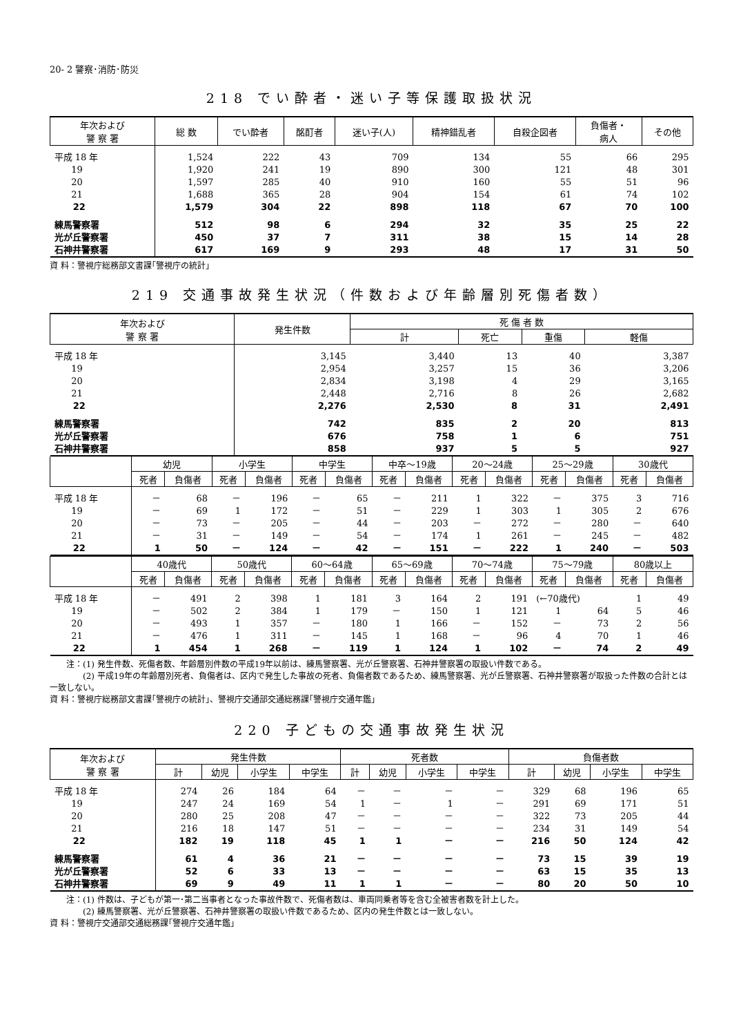20- 2 警察･消防･防災
218 でい酔者・迷い子等保護取扱状況
| 年次および 警 察 署 | 総 数 | でい酔者 | 酩酊者 | 迷い子(人) | 精神錯乱者 | 自殺企図者 | 負傷者・ 病人 | その他 |
| --- | --- | --- | --- | --- | --- | --- | --- | --- |
| 平成 18 年 | 1,524 | 222 | 43 | 709 | 134 | 55 | 66 | 295 |
| 19 | 1,920 | 241 | 19 | 890 | 300 | 121 | 48 | 301 |
| 20 | 1,597 | 285 | 40 | 910 | 160 | 55 | 51 | 96 |
| 21 | 1,688 | 365 | 28 | 904 | 154 | 61 | 74 | 102 |
| 22 | 1,579 | 304 | 22 | 898 | 118 | 67 | 70 | 100 |
| 練馬警察署 | 512 | 98 | 6 | 294 | 32 | 35 | 25 | 22 |
| 光が丘警察署 | 450 | 37 | 7 | 311 | 38 | 15 | 14 | 28 |
| 石神井警察署 | 617 | 169 | 9 | 293 | 48 | 17 | 31 | 50 |
資 料：警視庁総務部文書課｢警視庁の統計｣
219 交通事故発生状況（件数および年齢層別死傷者数）
| 年次および 警 察 署 | 発生件数 | 死 傷 者 数 | | | |
| --- | --- | --- | --- | --- | --- |
| | | 計 | 死亡 | 重傷 | 軽傷 |
| 平成 18 年 | 3,145 | 3,440 | 13 | 40 | 3,387 |
| 19 | 2,954 | 3,257 | 15 | 36 | 3,206 |
| 20 | 2,834 | 3,198 | 4 | 29 | 3,165 |
| 21 | 2,448 | 2,716 | 8 | 26 | 2,682 |
| 22 | 2,276 | 2,530 | 8 | 31 | 2,491 |
| 練馬警察署 | 742 | 835 | 2 | 20 | 813 |
| 光が丘警察署 | 676 | 758 | 1 | 6 | 751 |
| 石神井警察署 | 858 | 937 | 5 | 5 | 927 |
| | 幼児 | | 小学生 | | 中学生 | | 中卒～19歳 | | 20～24歳 | | 25～29歳 | | 30歳代 | |
| --- | --- | --- | --- | --- | --- | --- | --- | --- | --- | --- | --- | --- | --- | --- |
| | 死者 | 負傷者 | 死者 | 負傷者 | 死者 | 負傷者 | 死者 | 負傷者 | 死者 | 負傷者 | 死者 | 負傷者 | 死者 | 負傷者 |
| 平成 18 年 | － | 68 | － | 196 | － | 65 | － | 211 | 1 | 322 | － | 375 | 3 | 716 |
| 19 | － | 69 | 1 | 172 | － | 51 | － | 229 | 1 | 303 | 1 | 305 | 2 | 676 |
| 20 | － | 73 | － | 205 | － | 44 | － | 203 | － | 272 | － | 280 | － | 640 |
| 21 | － | 31 | － | 149 | － | 54 | － | 174 | 1 | 261 | － | 245 | － | 482 |
| 22 | 1 | 50 | － | 124 | － | 42 | － | 151 | － | 222 | 1 | 240 | － | 503 |
| | 40歳代 | | 50歳代 | | 60～64歳 | | 65～69歳 | | 70～74歳 | | 75～79歳 | | 80歳以上 | |
| --- | --- | --- | --- | --- | --- | --- | --- | --- | --- | --- | --- | --- | --- | --- |
| | 死者 | 負傷者 | 死者 | 負傷者 | 死者 | 負傷者 | 死者 | 負傷者 | 死者 | 負傷者 | 死者 | 負傷者 | 死者 | 負傷者 |
| 平成 18 年 | － | 491 | 2 | 398 | 1 | 181 | 3 | 164 | 2 | 191 | (←70歳代) | | 1 | 49 |
| 19 | － | 502 | 2 | 384 | 1 | 179 | － | 150 | 1 | 121 | 1 | 64 | 5 | 46 |
| 20 | － | 493 | 1 | 357 | － | 180 | 1 | 166 | － | 152 | － | 73 | 2 | 56 |
| 21 | － | 476 | 1 | 311 | － | 145 | 1 | 168 | － | 96 | 4 | 70 | 1 | 46 |
| 22 | 1 | 454 | 1 | 268 | － | 119 | 1 | 124 | 1 | 102 | － | 74 | 2 | 49 |
　　注：(1) 発生件数、死傷者数、年齢層別件数の平成19年以前は、練馬警察署、光が丘警察署、石神井警察署の取扱い件数である。
　　　　(2) 平成19年の年齢層別死者、負傷者は、区内で発生した事故の死者、負傷者数であるため、練馬警察署、光が丘警察署、石神井警察署が取扱った件数の合計とは一致しない。
資 料：警視庁総務部文書課｢警視庁の統計｣、警視庁交通部交通総務課｢警視庁交通年鑑｣
220 子どもの交通事故発生状況
| 年次および 警 察 署 | 発生件数 | | | | 死者数 | | | | 負傷者数 | | | |
| --- | --- | --- | --- | --- | --- | --- | --- | --- | --- | --- | --- | --- |
| | 計 | 幼児 | 小学生 | 中学生 | 計 | 幼児 | 小学生 | 中学生 | 計 | 幼児 | 小学生 | 中学生 |
| 平成 18 年 | 274 | 26 | 184 | 64 | － | － | － | － | 329 | 68 | 196 | 65 |
| 19 | 247 | 24 | 169 | 54 | 1 | － | 1 | － | 291 | 69 | 171 | 51 |
| 20 | 280 | 25 | 208 | 47 | － | － | － | － | 322 | 73 | 205 | 44 |
| 21 | 216 | 18 | 147 | 51 | － | － | － | － | 234 | 31 | 149 | 54 |
| 22 | 182 | 19 | 118 | 45 | 1 | 1 | － | － | 216 | 50 | 124 | 42 |
| 練馬警察署 | 61 | 4 | 36 | 21 | － | － | － | － | 73 | 15 | 39 | 19 |
| 光が丘警察署 | 52 | 6 | 33 | 13 | － | － | － | － | 63 | 15 | 35 | 13 |
| 石神井警察署 | 69 | 9 | 49 | 11 | 1 | 1 | － | － | 80 | 20 | 50 | 10 |
　　注：(1) 件数は、子どもが第一･第二当事者となった事故件数で、死傷者数は、車両同乗者等を含む全被害者数を計上した。
　　　　(2) 練馬警察署、光が丘警察署、石神井警察署の取扱い件数であるため、区内の発生件数とは一致しない。
資 料：警視庁交通部交通総務課｢警視庁交通年鑑｣